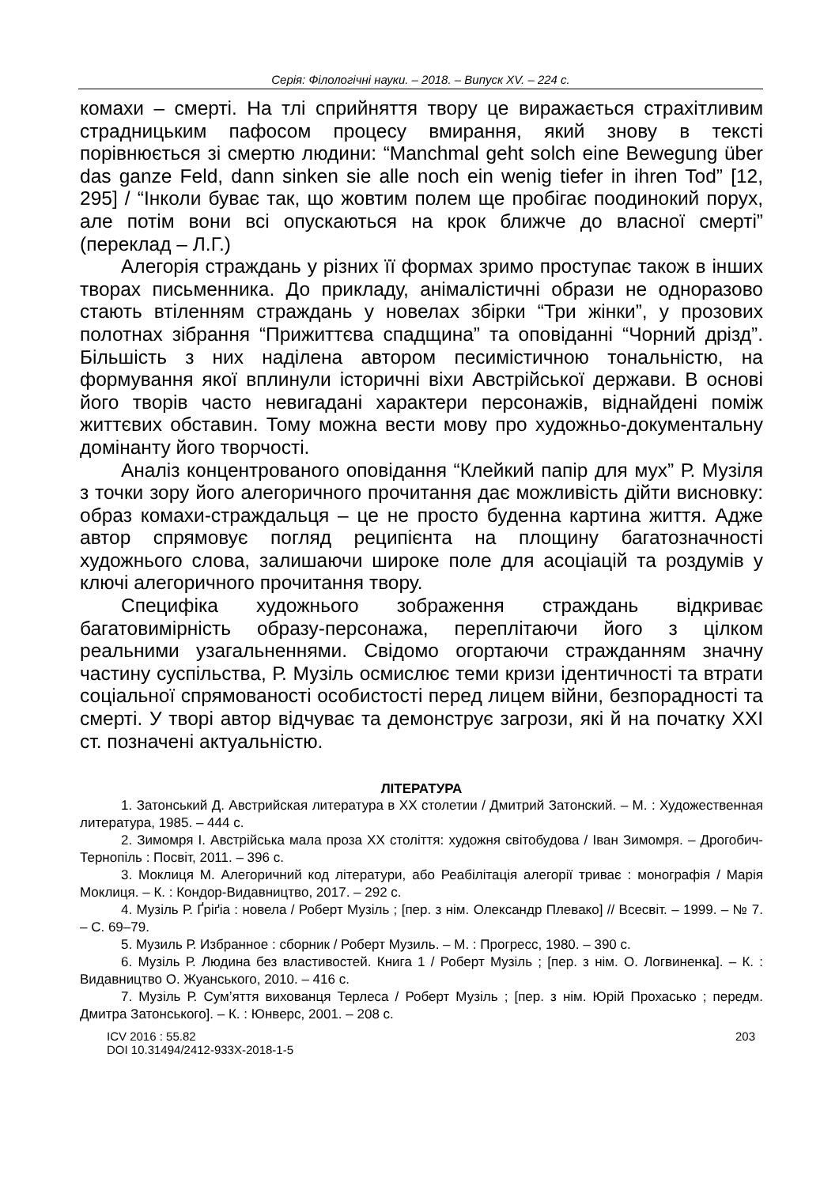Серія: Філологічні науки. – 2018. – Випуск XV. – 224 с.
комахи – смерті. На тлі сприйняття твору це виражається страхітливим страдницьким пафосом процесу вмирання, який знову в тексті порівнюється зі смертю людини: “Manchmal geht solch eine Bewegung über das ganze Feld, dann sinken sie alle noch ein wenig tiefer in ihren Tod” [12, 295] / “Інколи буває так, що жовтим полем ще пробігає поодинокий порух, але потім вони всі опускаються на крок ближче до власної смерті” (переклад – Л.Г.)
Алегорія страждань у різних її формах зримо проступає також в інших творах письменника. До прикладу, анімалістичні образи не одноразово стають втіленням страждань у новелах збірки “Три жінки”, у прозових полотнах зібрання “Прижиттєва спадщина” та оповіданні “Чорний дрізд”. Більшість з них наділена автором песимістичною тональністю, на формування якої вплинули історичні віхи Австрійської держави. В основі його творів часто невигадані характери персонажів, віднайдені поміж життєвих обставин. Тому можна вести мову про художньо-документальну домінанту його творчості.
Аналіз концентрованого оповідання “Клейкий папір для мух” Р. Музіля з точки зору його алегоричного прочитання дає можливість дійти висновку: образ комахи-страждальця – це не просто буденна картина життя. Адже автор спрямовує погляд реципієнта на площину багатозначності художнього слова, залишаючи широке поле для асоціацій та роздумів у ключі алегоричного прочитання твору.
Специфіка художнього зображення страждань відкриває багатовимірність образу-персонажа, переплітаючи його з цілком реальними узагальненнями. Свідомо огортаючи стражданням значну частину суспільства, Р. Музіль осмислює теми кризи ідентичності та втрати соціальної спрямованості особистості перед лицем війни, безпорадності та смерті. У творі автор відчуває та демонструє загрози, які й на початку XXI ст. позначені актуальністю.
ЛІТЕРАТУРА
1. Затонський Д. Австрийская литература в XX столетии / Дмитрий Затонский. – М. : Художественная литература, 1985. – 444 с.
2. Зимомря І. Австрійська мала проза XX століття: художня світобудова / Іван Зимомря. – Дрогобич-Тернопіль : Посвіт, 2011. – 396 с.
3. Моклиця М. Алегоричний код літератури, або Реабілітація алегорії триває : монографія / Марія Моклиця. – К. : Кондор-Видавництво, 2017. – 292 с.
4. Музіль Р. Ґріґіа : новела / Роберт Музіль ; [пер. з нім. Олександр Плевако] // Всесвіт. – 1999. – № 7. – С. 69–79.
5. Музиль Р. Избранное : сборник / Роберт Музиль. – М. : Прогресс, 1980. – 390 с.
6. Музіль Р. Людина без властивостей. Книга 1 / Роберт Музіль ; [пер. з нім. О. Логвиненка]. – К. : Видавництво О. Жуанського, 2010. – 416 с.
7. Музіль Р. Сум’яття вихованця Терлеса / Роберт Музіль ; [пер. з нім. Юрій Прохасько ; передм. Дмитра Затонського]. – К. : Юнверс, 2001. – 208 с.
ICV 2016 : 55.82
DOI 10.31494/2412-933X-2018-1-5
203